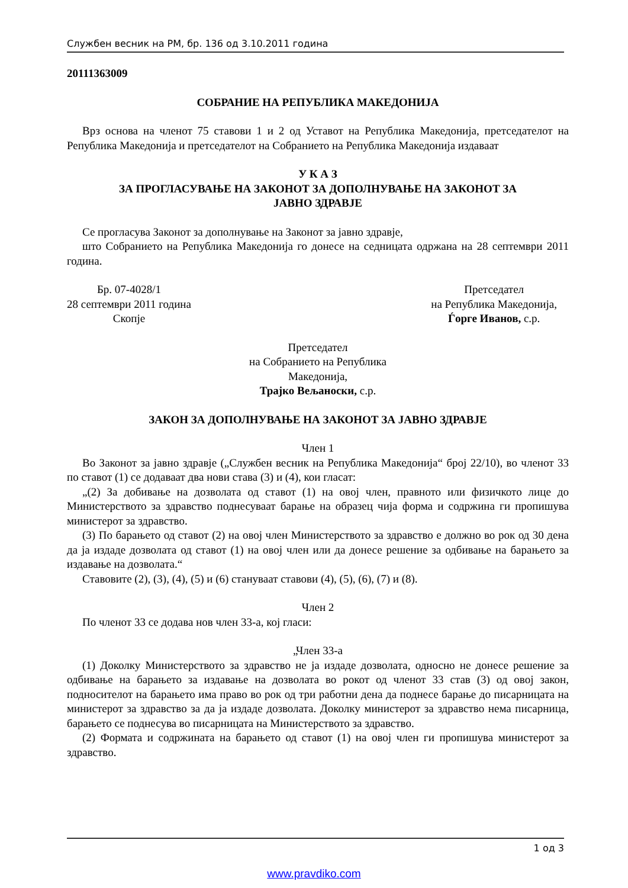Службен весник на РМ, бр. 136 од 3.10.2011 година
20111363009
СОБРАНИЕ НА РЕПУБЛИКА МАКЕДОНИЈА
Врз основа на членот 75 ставови 1 и 2 од Уставот на Република Македонија, претседателот на Република Македонија и претседателот на Собранието на Република Македонија издаваат
У К А З
ЗА ПРОГЛАСУВАЊЕ НА ЗАКОНОТ ЗА ДОПОЛНУВАЊЕ НА ЗАКОНОТ ЗА
ЈАВНО ЗДРАВЈЕ
Се прогласува Законот за дополнување на Законот за јавно здравје,
што Собранието на Република Македонија го донесе на седницата одржана на 28 септември 2011 година.
Бр. 07-4028/1
28 септември 2011 година
Скопје
Претседател
на Република Македонија,
Ѓорге Иванов, с.р.
Претседател
на Собранието на Република
Македонија,
Трајко Вељаноски, с.р.
ЗАКОН ЗА ДОПОЛНУВАЊЕ НА ЗАКОНОТ ЗА ЈАВНО ЗДРАВЈЕ
Член 1
Во Законот за јавно здравје („Службен весник на Република Македонија“ број 22/10), во членот 33 по ставот (1) се додаваат два нови става (3) и (4), кои гласат:
„(2) За добивање на дозволата од ставот (1) на овој член, правното или физичкото лице до Министерството за здравство поднесуваат барање на образец чија форма и содржина ги пропишува министерот за здравство.
(3) По барањето од ставот (2) на овој член Министерството за здравство е должно во рок од 30 дена да ја издаде дозволата од ставот (1) на овој член или да донесе решение за одбивање на барањето за издавање на дозволата.“
Ставовите (2), (3), (4), (5) и (6) стануваат ставови (4), (5), (6), (7) и (8).
Член 2
По членот 33 се додава нов член 33-а, кој гласи:
„Член 33-а
(1) Доколку Министерството за здравство не ја издаде дозволата, односно не донесе решение за одбивање на барањето за издавање на дозволата во рокот од членот 33 став (3) од овој закон, подносителот на барањето има право во рок од три работни дена да поднесе барање до писарницата на министерот за здравство за да ја издаде дозволата. Доколку министерот за здравство нема писарница, барањето се поднесува во писарницата на Министерството за здравство.
(2) Формата и содржината на барањето од ставот (1) на овој член ги пропишува министерот за здравство.
1 од 3
www.pravdiko.com